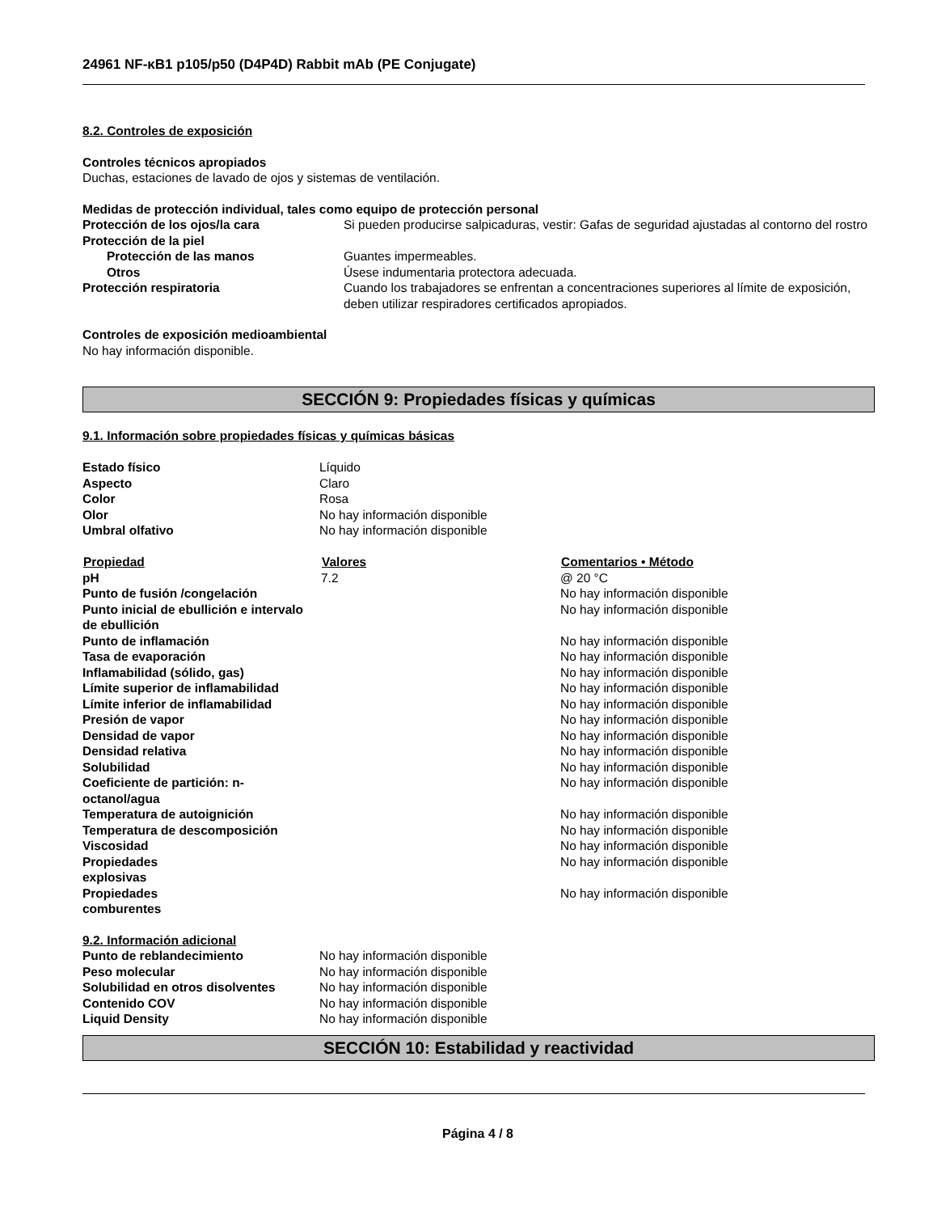24961 NF-κB1 p105/p50 (D4P4D) Rabbit mAb (PE Conjugate)
8.2. Controles de exposición
Controles técnicos apropiados
Duchas, estaciones de lavado de ojos y sistemas de ventilación.
Medidas de protección individual, tales como equipo de protección personal
| Protección de los ojos/la cara | Si pueden producirse salpicaduras, vestir: Gafas de seguridad ajustadas al contorno del rostro |
| Protección de la piel | |
| Protección de las manos | Guantes impermeables. |
| Otros | Úsese indumentaria protectora adecuada. |
| Protección respiratoria | Cuando los trabajadores se enfrentan a concentraciones superiores al límite de exposición, deben utilizar respiradores certificados apropiados. |
Controles de exposición medioambiental
No hay información disponible.
SECCIÓN 9: Propiedades físicas y químicas
9.1. Información sobre propiedades físicas y químicas básicas
| Estado físico | Líquido |
| Aspecto | Claro |
| Color | Rosa |
| Olor | No hay información disponible |
| Umbral olfativo | No hay información disponible |
| Propiedad | Valores | Comentarios • Método |
| --- | --- | --- |
| pH | 7.2 | @ 20 °C |
| Punto de fusión /congelación | | No hay información disponible |
| Punto inicial de ebullición e intervalo de ebullición | | No hay información disponible |
| Punto de inflamación | | No hay información disponible |
| Tasa de evaporación | | No hay información disponible |
| Inflamabilidad (sólido, gas) | | No hay información disponible |
| Límite superior de inflamabilidad | | No hay información disponible |
| Límite inferior de inflamabilidad | | No hay información disponible |
| Presión de vapor | | No hay información disponible |
| Densidad de vapor | | No hay información disponible |
| Densidad relativa | | No hay información disponible |
| Solubilidad | | No hay información disponible |
| Coeficiente de partición: n-octanol/agua | | No hay información disponible |
| Temperatura de autoignición | | No hay información disponible |
| Temperatura de descomposición | | No hay información disponible |
| Viscosidad | | No hay información disponible |
| Propiedades explosivas | | No hay información disponible |
| Propiedades comburentes | | No hay información disponible |
9.2. Información adicional
| Punto de reblandecimiento | No hay información disponible |
| Peso molecular | No hay información disponible |
| Solubilidad en otros disolventes | No hay información disponible |
| Contenido COV | No hay información disponible |
| Liquid Density | No hay información disponible |
SECCIÓN 10: Estabilidad y reactividad
Página 4 / 8